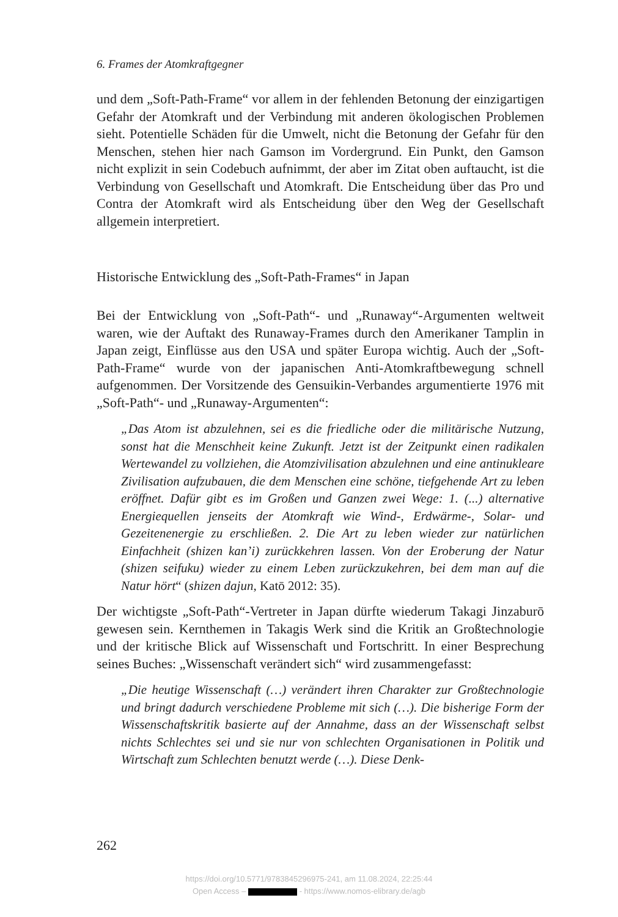6. Frames der Atomkraftgegner
und dem „Soft-Path-Frame“ vor allem in der fehlenden Betonung der einzigartigen Gefahr der Atomkraft und der Verbindung mit anderen ökologischen Problemen sieht. Potentielle Schäden für die Umwelt, nicht die Betonung der Gefahr für den Menschen, stehen hier nach Gamson im Vordergrund. Ein Punkt, den Gamson nicht explizit in sein Codebuch aufnimmt, der aber im Zitat oben auftaucht, ist die Verbindung von Gesellschaft und Atomkraft. Die Entscheidung über das Pro und Contra der Atomkraft wird als Entscheidung über den Weg der Gesellschaft allgemein interpretiert.
Historische Entwicklung des „Soft-Path-Frames“ in Japan
Bei der Entwicklung von „Soft-Path“- und „Runaway“-Argumenten weltweit waren, wie der Auftakt des Runaway-Frames durch den Amerikaner Tamplin in Japan zeigt, Einflüsse aus den USA und später Europa wichtig. Auch der „Soft-Path-Frame“ wurde von der japanischen Anti-Atomkraftbewegung schnell aufgenommen. Der Vorsitzende des Gensuikin-Verbandes argumentierte 1976 mit „Soft-Path“- und „Runaway-Argumenten“:
„Das Atom ist abzulehnen, sei es die friedliche oder die militärische Nutzung, sonst hat die Menschheit keine Zukunft. Jetzt ist der Zeitpunkt einen radikalen Wertewandel zu vollziehen, die Atomzivilisation abzulehnen und eine antinukleare Zivilisation aufzubauen, die dem Menschen eine schöne, tiefgehende Art zu leben eröffnet. Dafür gibt es im Großen und Ganzen zwei Wege: 1. (...) alternative Energiequellen jenseits der Atomkraft wie Wind-, Erdwärme-, Solar- und Gezeitenenergie zu erschließen. 2. Die Art zu leben wieder zur natürlichen Einfachheit (shizen kan’i) zurückkehren lassen. Von der Eroberung der Natur (shizen seifuku) wieder zu einem Leben zurückzukehren, bei dem man auf die Natur hört“ (shizen dajun, Katō 2012: 35).
Der wichtigste „Soft-Path“-Vertreter in Japan dürfte wiederum Takagi Jinzaburō gewesen sein. Kernthemen in Takagis Werk sind die Kritik an Großtechnologie und der kritische Blick auf Wissenschaft und Fortschritt. In einer Besprechung seines Buches: „Wissenschaft verändert sich“ wird zusammengefasst:
„Die heutige Wissenschaft (…) verändert ihren Charakter zur Großtechnologie und bringt dadurch verschiedene Probleme mit sich (…). Die bisherige Form der Wissenschaftskritik basierte auf der Annahme, dass an der Wissenschaft selbst nichts Schlechtes sei und sie nur von schlechten Organisationen in Politik und Wirtschaft zum Schlechten benutzt werde (…). Diese Denk-
262
https://doi.org/10.5771/9783845296975-241, am 11.08.2024, 22:25:44
Open Access – - https://www.nomos-elibrary.de/agb